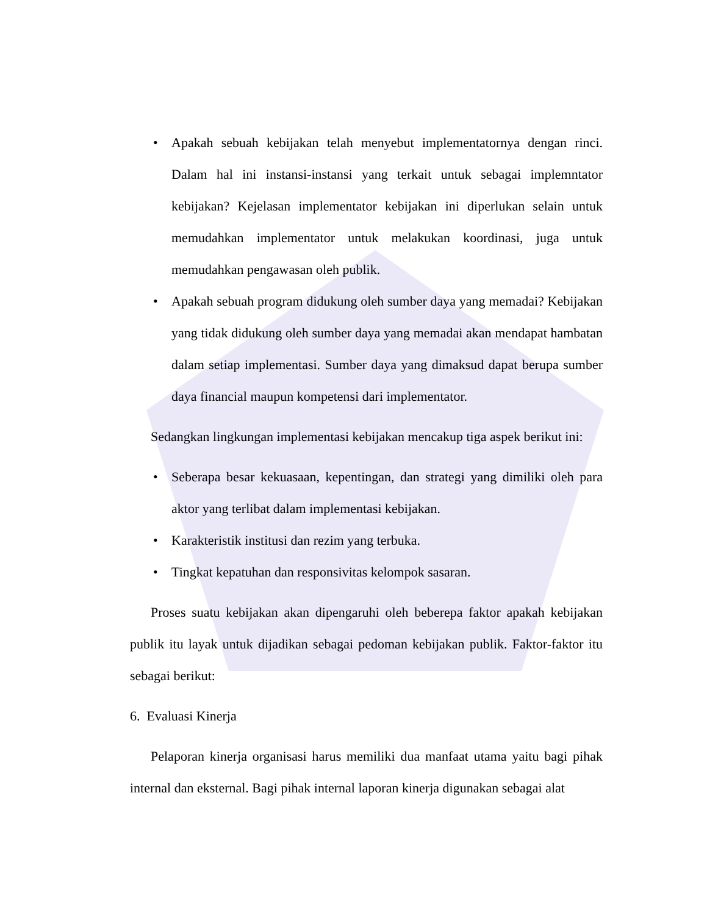• Apakah sebuah kebijakan telah menyebut implementatornya dengan rinci. Dalam hal ini instansi-instansi yang terkait untuk sebagai implemntator kebijakan? Kejelasan implementator kebijakan ini diperlukan selain untuk memudahkan implementator untuk melakukan koordinasi, juga untuk memudahkan pengawasan oleh publik.
• Apakah sebuah program didukung oleh sumber daya yang memadai? Kebijakan yang tidak didukung oleh sumber daya yang memadai akan mendapat hambatan dalam setiap implementasi. Sumber daya yang dimaksud dapat berupa sumber daya financial maupun kompetensi dari implementator.
Sedangkan lingkungan implementasi kebijakan mencakup tiga aspek berikut ini:
• Seberapa besar kekuasaan, kepentingan, dan strategi yang dimiliki oleh para aktor yang terlibat dalam implementasi kebijakan.
• Karakteristik institusi dan rezim yang terbuka.
• Tingkat kepatuhan dan responsivitas kelompok sasaran.
Proses suatu kebijakan akan dipengaruhi oleh beberepa faktor apakah kebijakan publik itu layak untuk dijadikan sebagai pedoman kebijakan publik. Faktor-faktor itu sebagai berikut:
6. Evaluasi Kinerja
Pelaporan kinerja organisasi harus memiliki dua manfaat utama yaitu bagi pihak internal dan eksternal. Bagi pihak internal laporan kinerja digunakan sebagai alat